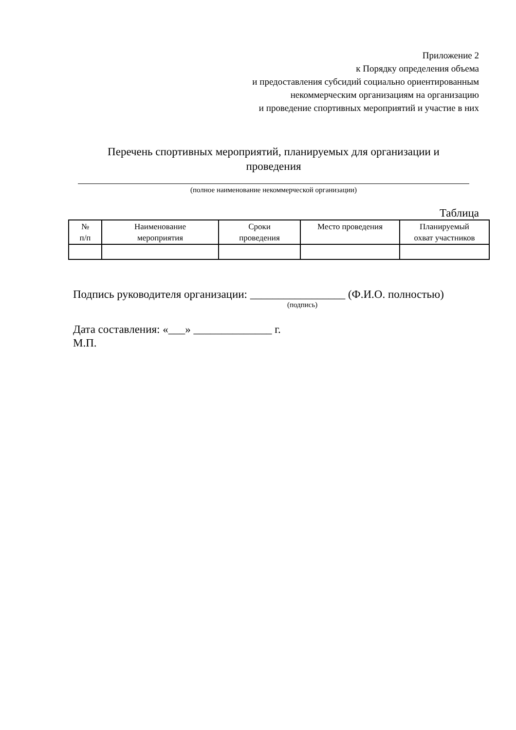Приложение 2
к Порядку определения объема
и предоставления субсидий социально ориентированным
некоммерческим организациям на организацию
и проведение спортивных мероприятий и участие в них
Перечень спортивных мероприятий, планируемых для организации и
проведения
(полное наименование некоммерческой организации)
Таблица
| № п/п | Наименование мероприятия | Сроки проведения | Место проведения | Планируемый охват участников |
| --- | --- | --- | --- | --- |
Подпись руководителя организации: _________________ (Ф.И.О. полностью)
(подпись)
Дата составления: «___» ______________ г.
М.П.